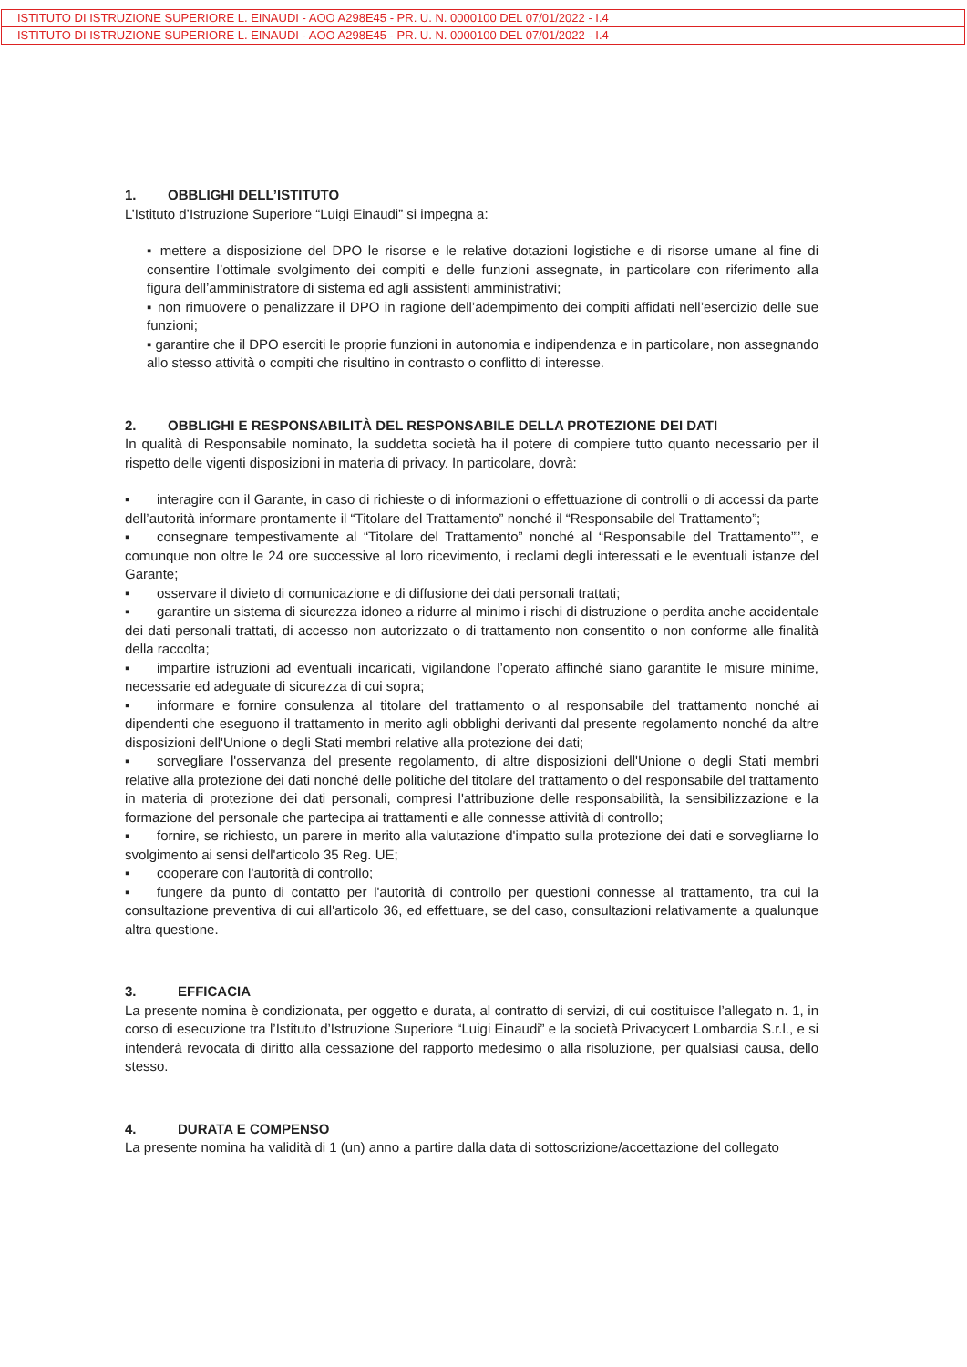ISTITUTO DI ISTRUZIONE SUPERIORE L. EINAUDI - AOO A298E45 - PR. U. N. 0000100 DEL 07/01/2022 - I.4
ISTITUTO DI ISTRUZIONE SUPERIORE L. EINAUDI - AOO A298E45 - PR. U. N. 0000100 DEL 07/01/2022 - I.4
1. OBBLIGHI DELL’ISTITUTO
L’Istituto d’Istruzione Superiore “Luigi Einaudi” si impegna a:
▪ mettere a disposizione del DPO le risorse e le relative dotazioni logistiche e di risorse umane al fine di consentire l’ottimale svolgimento dei compiti e delle funzioni assegnate, in particolare con riferimento alla figura dell’amministratore di sistema ed agli assistenti amministrativi;
▪ non rimuovere o penalizzare il DPO in ragione dell’adempimento dei compiti affidati nell’esercizio delle sue funzioni;
▪ garantire che il DPO eserciti le proprie funzioni in autonomia e indipendenza e in particolare, non assegnando allo stesso attività o compiti che risultino in contrasto o conflitto di interesse.
2. OBBLIGHI E RESPONSABILITÀ DEL RESPONSABILE DELLA PROTEZIONE DEI DATI
In qualità di Responsabile nominato, la suddetta società ha il potere di compiere tutto quanto necessario per il rispetto delle vigenti disposizioni in materia di privacy. In particolare, dovrà:
▪ interagire con il Garante, in caso di richieste o di informazioni o effettuazione di controlli o di accessi da parte dell’autorità informare prontamente il “Titolare del Trattamento” nonché il “Responsabile del Trattamento”;
▪ consegnare tempestivamente al “Titolare del Trattamento” nonché al “Responsabile del Trattamento””, e comunque non oltre le 24 ore successive al loro ricevimento, i reclami degli interessati e le eventuali istanze del Garante;
▪ osservare il divieto di comunicazione e di diffusione dei dati personali trattati;
▪ garantire un sistema di sicurezza idoneo a ridurre al minimo i rischi di distruzione o perdita anche accidentale dei dati personali trattati, di accesso non autorizzato o di trattamento non consentito o non conforme alle finalità della raccolta;
▪ impartire istruzioni ad eventuali incaricati, vigilandone l’operato affinché siano garantite le misure minime, necessarie ed adeguate di sicurezza di cui sopra;
▪ informare e fornire consulenza al titolare del trattamento o al responsabile del trattamento nonché ai dipendenti che eseguono il trattamento in merito agli obblighi derivanti dal presente regolamento nonché da altre disposizioni dell'Unione o degli Stati membri relative alla protezione dei dati;
▪ sorvegliare l'osservanza del presente regolamento, di altre disposizioni dell'Unione o degli Stati membri relative alla protezione dei dati nonché delle politiche del titolare del trattamento o del responsabile del trattamento in materia di protezione dei dati personali, compresi l'attribuzione delle responsabilità, la sensibilizzazione e la formazione del personale che partecipa ai trattamenti e alle connesse attività di controllo;
▪ fornire, se richiesto, un parere in merito alla valutazione d'impatto sulla protezione dei dati e sorvegliarne lo svolgimento ai sensi dell'articolo 35 Reg. UE;
▪ cooperare con l'autorità di controllo;
▪ fungere da punto di contatto per l'autorità di controllo per questioni connesse al trattamento, tra cui la consultazione preventiva di cui all'articolo 36, ed effettuare, se del caso, consultazioni relativamente a qualunque altra questione.
3. EFFICACIA
La presente nomina è condizionata, per oggetto e durata, al contratto di servizi, di cui costituisce l’allegato n. 1, in corso di esecuzione tra l’Istituto d’Istruzione Superiore “Luigi Einaudi” e la società Privacycert Lombardia S.r.l., e si intenderà revocata di diritto alla cessazione del rapporto medesimo o alla risoluzione, per qualsiasi causa, dello stesso.
4. DURATA E COMPENSO
La presente nomina ha validità di 1 (un) anno a partire dalla data di sottoscrizione/accettazione del collegato